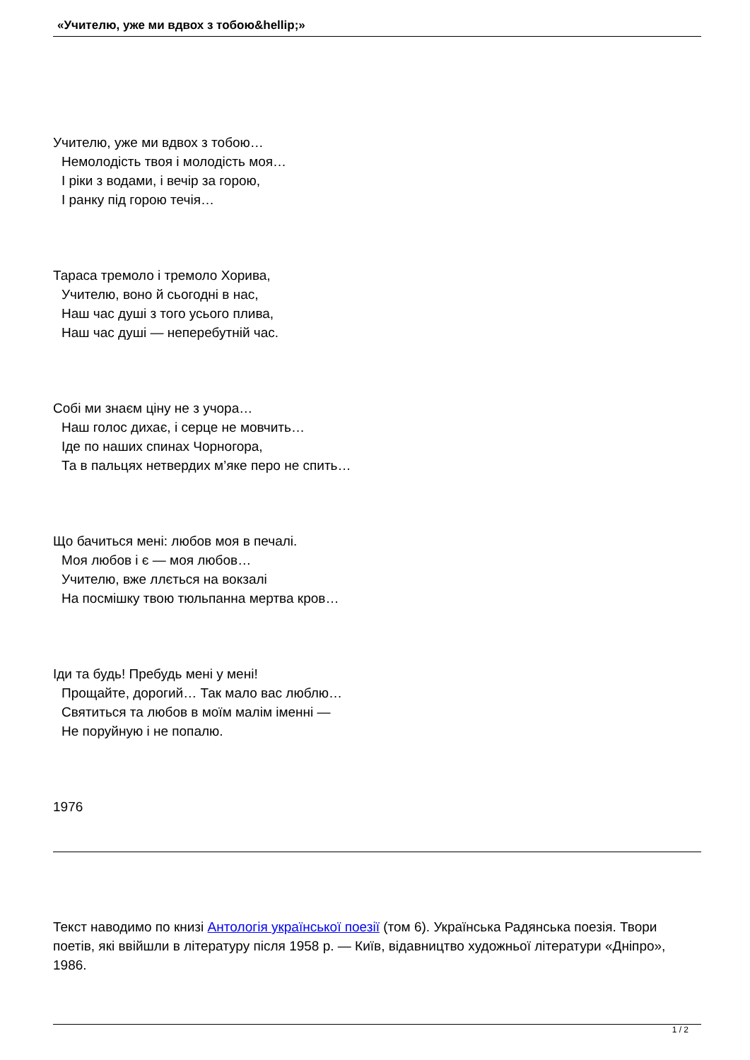«Учителю, уже ми вдвох з тобою&hellip;»
Учителю, уже ми вдвох з тобою…
Немолодість твоя і молодість моя…
І ріки з водами, і вечір за горою,
І ранку під горою течія…
Тараса тремоло і тремоло Хорива,
Учителю, воно й сьогодні в нас,
Наш час душі з того усього плива,
Наш час душі — неперебутній час.
Собі ми знаєм ціну не з учора…
Наш голос дихає, і серце не мовчить…
Іде по наших спинах Чорногора,
Та в пальцях нетвердих м’яке перо не спить…
Що бачиться мені: любов моя в печалі.
Моя любов і є — моя любов…
Учителю, вже ллється на вокзалі
На посмішку твою тюльпанна мертва кров…
Іди та будь! Пребудь мені у мені!
Прощайте, дорогий… Так мало вас люблю…
Святиться та любов в моїм малім іменні —
Не поруйную і не попалю.
1976
Текст наводимо по книзі Антологія української поезії (том 6). Українська Радянська поезія. Твори поетів, які ввійшли в літературу після 1958 р. — Київ, відавництво художньої літератури «Дніпро», 1986.
1 / 2